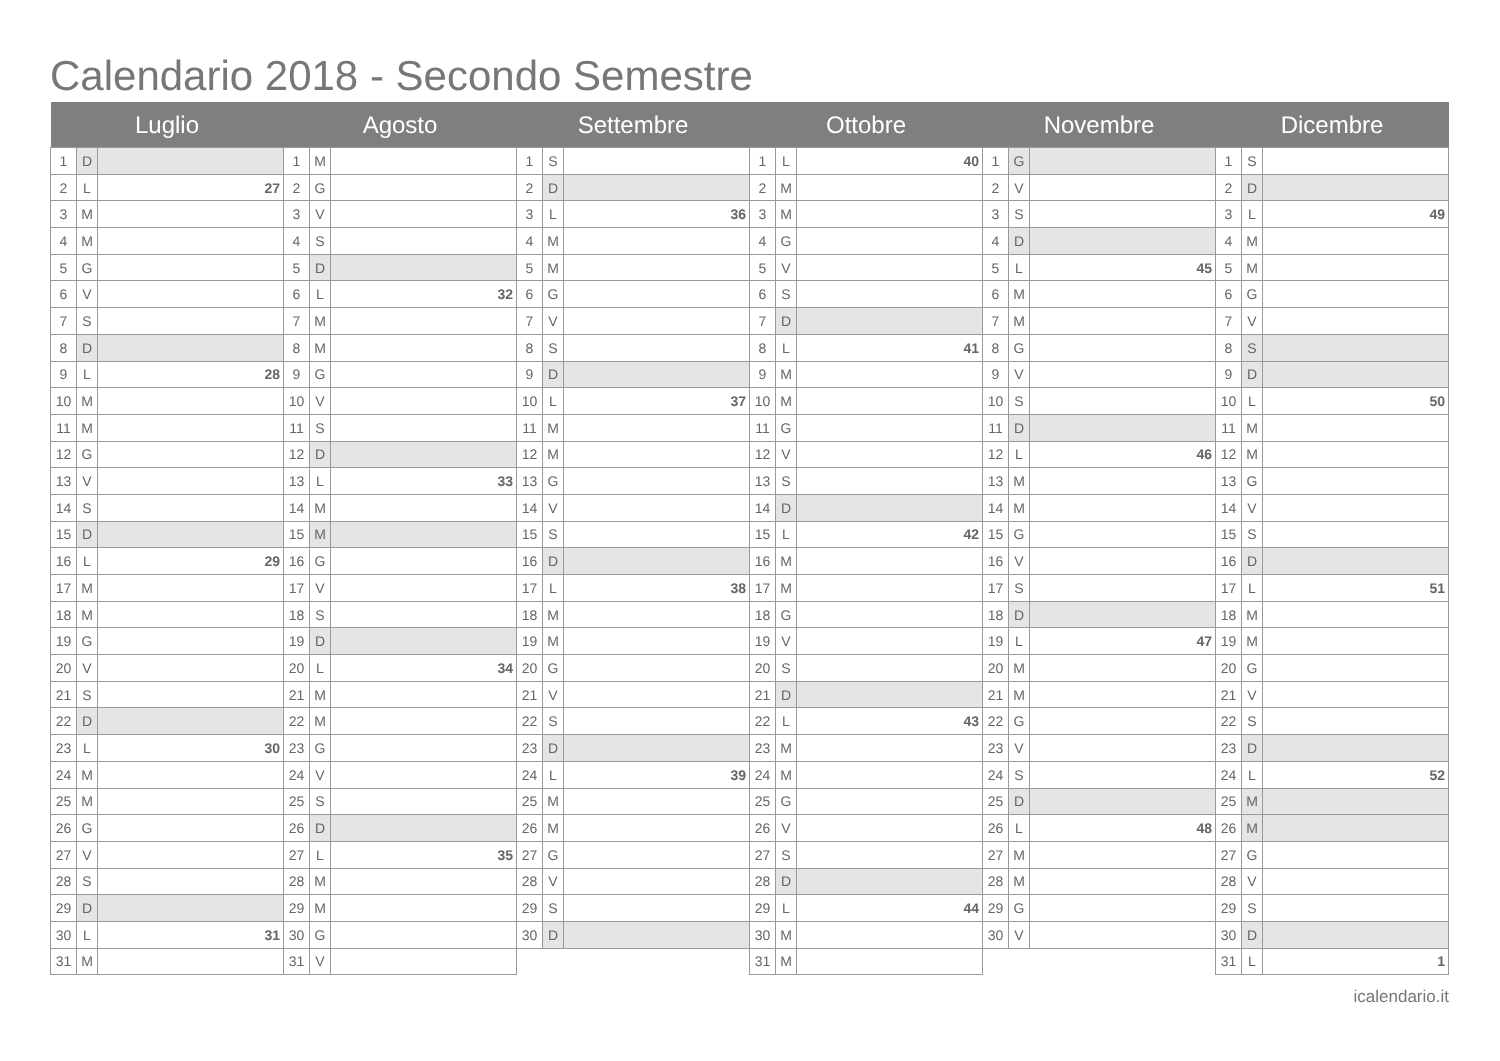Calendario 2018 - Secondo Semestre
| Luglio | | | Agosto | | | Settembre | | | Ottobre | | | Novembre | | | Dicembre | | |
| --- | --- | --- | --- | --- | --- | --- | --- | --- | --- | --- | --- | --- | --- | --- | --- | --- | --- |
| 1 | D | | 1 | M | | 1 | S | | 1 | L | 40 | 1 | G | | 1 | S | |
| 2 | L | 27 | 2 | G | | 2 | D | | 2 | M | | 2 | V | | 2 | D | |
| 3 | M | | 3 | V | | 3 | L | 36 | 3 | M | | 3 | S | | 3 | L | 49 |
| 4 | M | | 4 | S | | 4 | M | | 4 | G | | 4 | D | | 4 | M | |
| 5 | G | | 5 | D | | 5 | M | | 5 | V | | 5 | L | 45 | 5 | M | |
| 6 | V | | 6 | L | 32 | 6 | G | | 6 | S | | 6 | M | | 6 | G | |
| 7 | S | | 7 | M | | 7 | V | | 7 | D | | 7 | M | | 7 | V | |
| 8 | D | | 8 | M | | 8 | S | | 8 | L | 41 | 8 | G | | 8 | S | |
| 9 | L | 28 | 9 | G | | 9 | D | | 9 | M | | 9 | V | | 9 | D | |
| 10 | M | | 10 | V | | 10 | L | 37 | 10 | M | | 10 | S | | 10 | L | 50 |
| 11 | M | | 11 | S | | 11 | M | | 11 | G | | 11 | D | | 11 | M | |
| 12 | G | | 12 | D | | 12 | M | | 12 | V | | 12 | L | 46 | 12 | M | |
| 13 | V | | 13 | L | 33 | 13 | G | | 13 | S | | 13 | M | | 13 | G | |
| 14 | S | | 14 | M | | 14 | V | | 14 | D | | 14 | M | | 14 | V | |
| 15 | D | | 15 | M | | 15 | S | | 15 | L | 42 | 15 | G | | 15 | S | |
| 16 | L | 29 | 16 | G | | 16 | D | | 16 | M | | 16 | V | | 16 | D | |
| 17 | M | | 17 | V | | 17 | L | 38 | 17 | M | | 17 | S | | 17 | L | 51 |
| 18 | M | | 18 | S | | 18 | M | | 18 | G | | 18 | D | | 18 | M | |
| 19 | G | | 19 | D | | 19 | M | | 19 | V | | 19 | L | 47 | 19 | M | |
| 20 | V | | 20 | L | 34 | 20 | G | | 20 | S | | 20 | M | | 20 | G | |
| 21 | S | | 21 | M | | 21 | V | | 21 | D | | 21 | M | | 21 | V | |
| 22 | D | | 22 | M | | 22 | S | | 22 | L | 43 | 22 | G | | 22 | S | |
| 23 | L | 30 | 23 | G | | 23 | D | | 23 | M | | 23 | V | | 23 | D | |
| 24 | M | | 24 | V | | 24 | L | 39 | 24 | M | | 24 | S | | 24 | L | 52 |
| 25 | M | | 25 | S | | 25 | M | | 25 | G | | 25 | D | | 25 | M | |
| 26 | G | | 26 | D | | 26 | M | | 26 | V | | 26 | L | 48 | 26 | M | |
| 27 | V | | 27 | L | 35 | 27 | G | | 27 | S | | 27 | M | | 27 | G | |
| 28 | S | | 28 | M | | 28 | V | | 28 | D | | 28 | M | | 28 | V | |
| 29 | D | | 29 | M | | 29 | S | | 29 | L | 44 | 29 | G | | 29 | S | |
| 30 | L | 31 | 30 | G | | 30 | D | | 30 | M | | 30 | V | | 30 | D | |
| 31 | M | | 31 | V | | | | | 31 | M | | | | | 31 | L | 1 |
icalendario.it